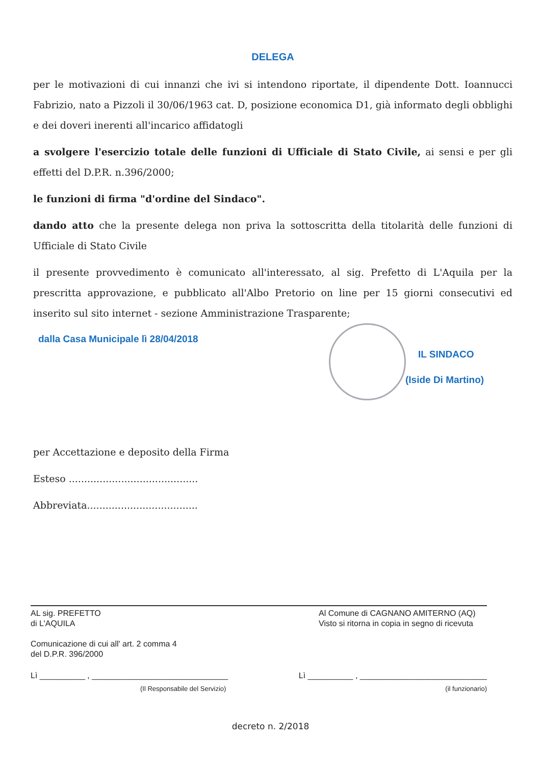DELEGA
per le motivazioni di cui innanzi che ivi si intendono riportate, il dipendente Dott. Ioannucci Fabrizio, nato a Pizzoli il 30/06/1963 cat. D, posizione economica D1, già informato degli obblighi e dei doveri inerenti all'incarico affidatogli
a svolgere l'esercizio totale delle funzioni di Ufficiale di Stato Civile, ai sensi e per gli effetti del D.P.R. n.396/2000;
le funzioni di firma "d'ordine del Sindaco".
dando atto che la presente delega non priva la sottoscritta della titolarità delle funzioni di Ufficiale di Stato Civile
il presente provvedimento è comunicato all'interessato, al sig. Prefetto di L'Aquila per la prescritta approvazione, e pubblicato all'Albo Pretorio on line per 15 giorni consecutivi ed inserito sul sito internet - sezione Amministrazione Trasparente;
dalla Casa Municipale lì 28/04/2018
IL SINDACO
(Iside Di Martino)
per Accettazione e deposito della Firma
Esteso ..........................................
Abbreviata....................................
AL sig. PREFETTO
di L'AQUILA
Al Comune di CAGNANO AMITERNO (AQ)
Visto si ritorna in copia in segno di ricevuta
Comunicazione di cui all' art. 2 comma 4
del D.P.R. 396/2000
Lì __________ , ______________________________
Lì __________ , ____________________________
(Il Responsabile del Servizio) (il funzionario)
decreto n. 2/2018